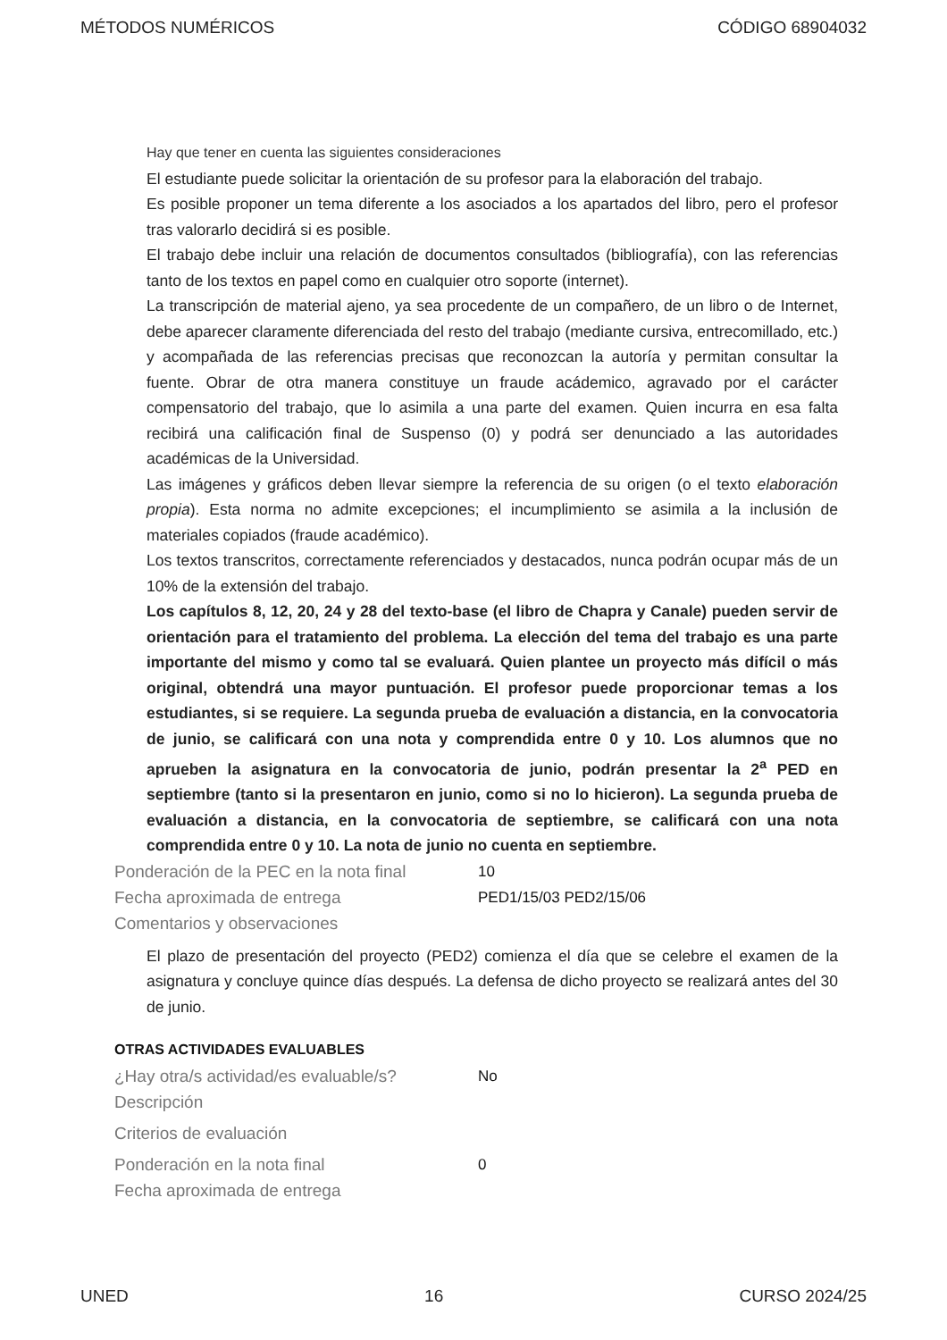MÉTODOS NUMÉRICOS CÓDIGO 68904032
Hay que tener en cuenta las siguientes consideraciones
El estudiante puede solicitar la orientación de su profesor para la elaboración del trabajo.
Es posible proponer un tema diferente a los asociados a los apartados del libro, pero el profesor tras valorarlo decidirá si es posible.
El trabajo debe incluir una relación de documentos consultados (bibliografía), con las referencias tanto de los textos en papel como en cualquier otro soporte (internet).
La transcripción de material ajeno, ya sea procedente de un compañero, de un libro o de Internet, debe aparecer claramente diferenciada del resto del trabajo (mediante cursiva, entrecomillado, etc.) y acompañada de las referencias precisas que reconozcan la autoría y permitan consultar la fuente. Obrar de otra manera constituye un fraude acádemico, agravado por el carácter compensatorio del trabajo, que lo asimila a una parte del examen. Quien incurra en esa falta recibirá una calificación final de Suspenso (0) y podrá ser denunciado a las autoridades académicas de la Universidad.
Las imágenes y gráficos deben llevar siempre la referencia de su origen (o el texto elaboración propia). Esta norma no admite excepciones; el incumplimiento se asimila a la inclusión de materiales copiados (fraude académico).
Los textos transcritos, correctamente referenciados y destacados, nunca podrán ocupar más de un 10% de la extensión del trabajo.
Los capítulos 8, 12, 20, 24 y 28 del texto-base (el libro de Chapra y Canale) pueden servir de orientación para el tratamiento del problema. La elección del tema del trabajo es una parte importante del mismo y como tal se evaluará. Quien plantee un proyecto más difícil o más original, obtendrá una mayor puntuación. El profesor puede proporcionar temas a los estudiantes, si se requiere. La segunda prueba de evaluación a distancia, en la convocatoria de junio, se calificará con una nota y comprendida entre 0 y 10. Los alumnos que no aprueben la asignatura en la convocatoria de junio, podrán presentar la 2<sup>a</sup> PED en septiembre (tanto si la presentaron en junio, como si no lo hicieron). La segunda prueba de evaluación a distancia, en la convocatoria de septiembre, se calificará con una nota comprendida entre 0 y 10. La nota de junio no cuenta en septiembre.
Ponderación de la PEC en la nota final 10
Fecha aproximada de entrega PED1/15/03 PED2/15/06
Comentarios y observaciones
El plazo de presentación del proyecto (PED2) comienza el día que se celebre el examen de la asignatura y concluye quince días después. La defensa de dicho proyecto se realizará antes del 30 de junio.
OTRAS ACTIVIDADES EVALUABLES
¿Hay otra/s actividad/es evaluable/s? No
Descripción
Criterios de evaluación
Ponderación en la nota final 0
Fecha aproximada de entrega
UNED 16 CURSO 2024/25